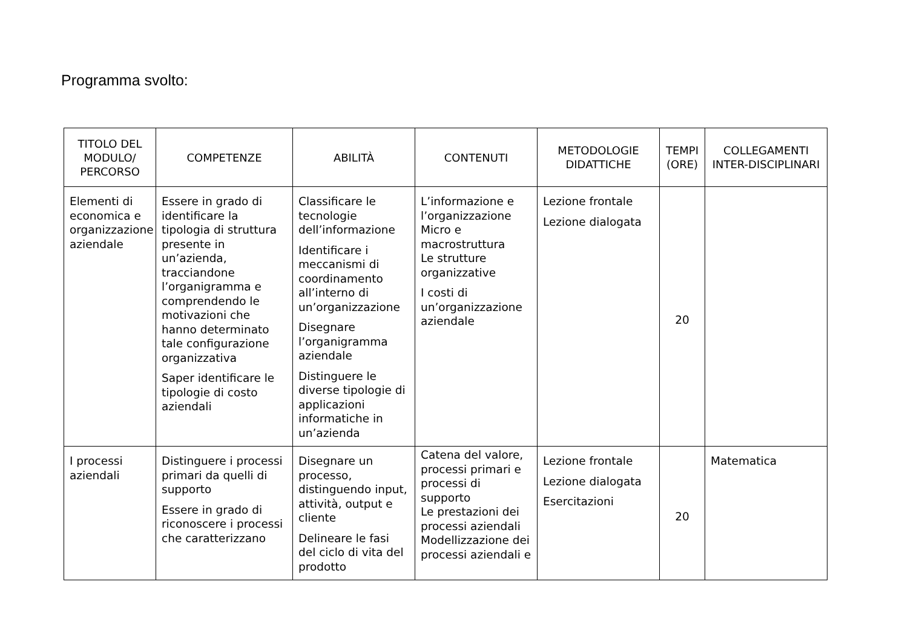Programma svolto:
| TITOLO DEL MODULO/ PERCORSO | COMPETENZE | ABILITÀ | CONTENUTI | METODOLOGIE DIDATTICHE | TEMPI (ORE) | COLLEGAMENTI INTER-DISCIPLINARI |
| --- | --- | --- | --- | --- | --- | --- |
| Elementi di economica e organizzazione aziendale | Essere in grado di identificare la tipologia di struttura presente in un’azienda, tracciandone l’organigramma e comprendendo le motivazioni che hanno determinato tale configurazione organizzativa Saper identificare le tipologie di costo aziendali | Classificare le tecnologie dell’informazione Identificare i meccanismi di coordinamento all’interno di un’organizzazione Disegnare l’organigramma aziendale Distinguere le diverse tipologie di applicazioni informatiche in un’azienda | L’informazione e l’organizzazione Micro e macrostruttura Le strutture organizzative I costi di un’organizzazione aziendale | Lezione frontale Lezione dialogata | 20 | |
| I processi aziendali | Distinguere i processi primari da quelli di supporto Essere in grado di riconoscere i processi che caratterizzano | Disegnare un processo, distinguendo input, attività, output e cliente Delineare le fasi del ciclo di vita del prodotto | Catena del valore, processi primari e processi di supporto Le prestazioni dei processi aziendali Modellizzazione dei processi aziendali e | Lezione frontale Lezione dialogata Esercitazioni | 20 | Matematica |